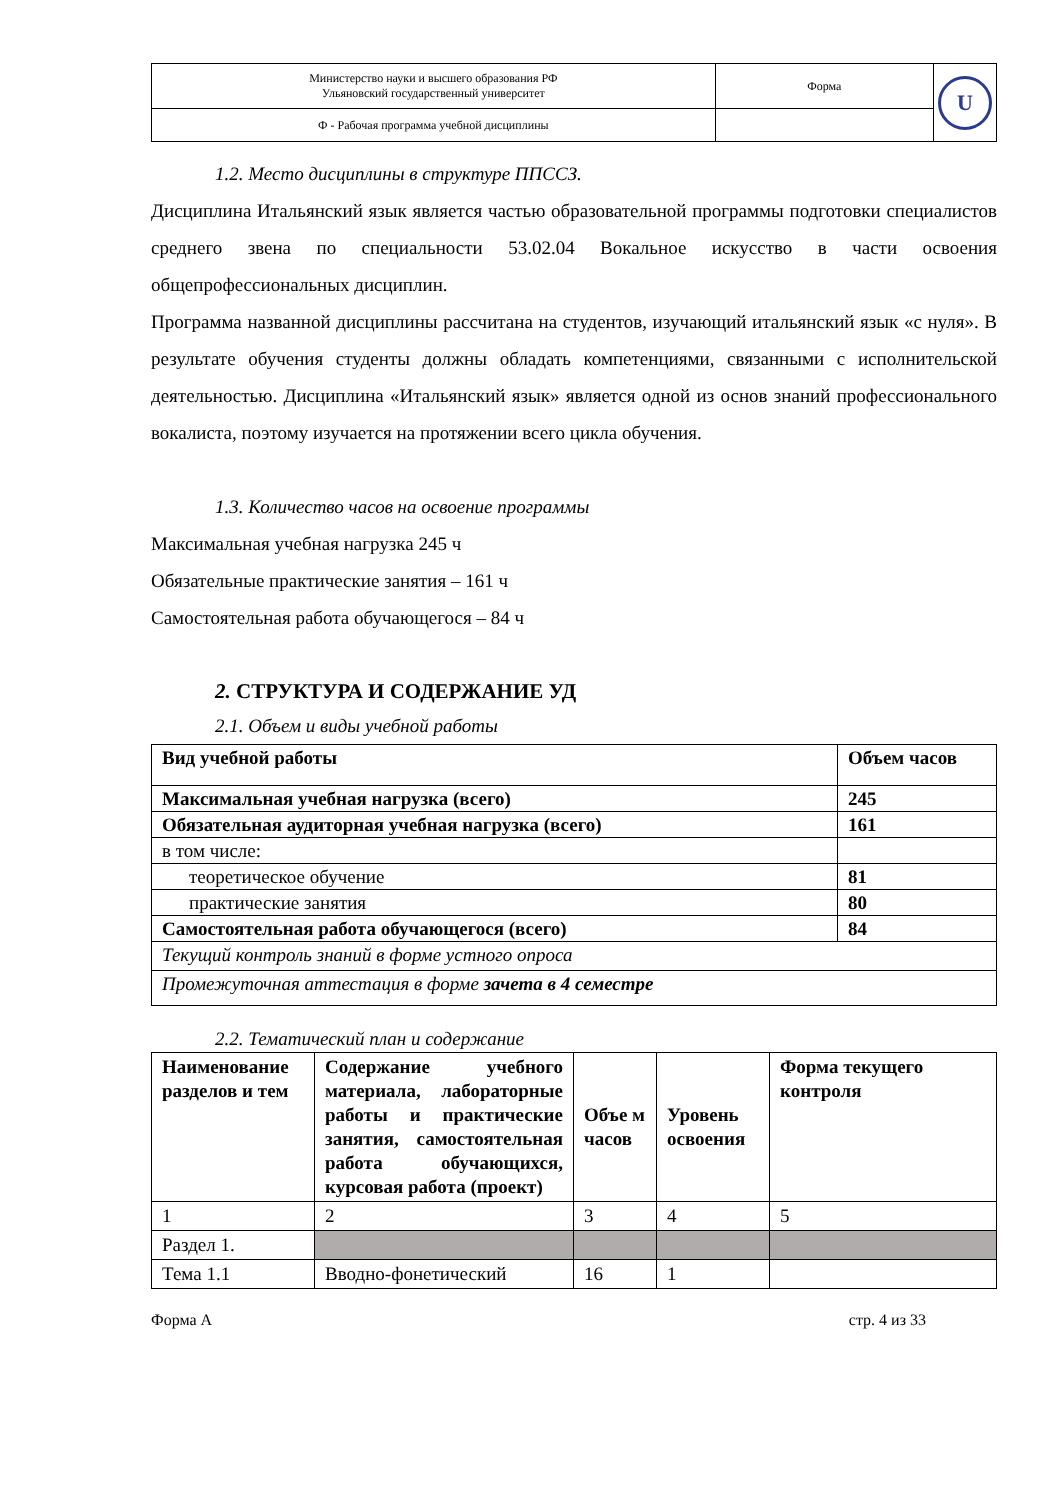| Министерство науки и высшего образования РФ Ульяновский государственный университет | Форма | U |
| Ф - Рабочая программа учебной дисциплины | | |
1.2. Место дисциплины в структуре ППССЗ.
Дисциплина Итальянский язык является частью образовательной программы подготовки специалистов среднего звена по специальности 53.02.04 Вокальное искусство в части освоения общепрофессиональных дисциплин.
Программа названной дисциплины рассчитана на студентов, изучающий итальянский язык «с нуля». В результате обучения студенты должны обладать компетенциями, связанными с исполнительской деятельностью. Дисциплина «Итальянский язык» является одной из основ знаний профессионального вокалиста, поэтому изучается на протяжении всего цикла обучения.
1.3. Количество часов на освоение программы
Максимальная учебная нагрузка 245 ч
Обязательные практические занятия – 161 ч
Самостоятельная работа обучающегося – 84 ч
2. СТРУКТУРА И СОДЕРЖАНИЕ УД
2.1. Объем и виды учебной работы
| Вид учебной работы | Объем часов |
| Максимальная учебная нагрузка (всего) | 245 |
| Обязательная аудиторная учебная нагрузка (всего) | 161 |
| в том числе: | |
| теоретическое обучение | 81 |
| практические занятия | 80 |
| Самостоятельная работа обучающегося (всего) | 84 |
| Текущий контроль знаний в форме устного опроса | |
| Промежуточная аттестация в форме зачета в 4 семестре | |
2.2. Тематический план и содержание
| Наименование разделов и тем | Содержание учебного материала, лабораторные работы и практические занятия, самостоятельная работа обучающихся, курсовая работа (проект) | Объе м часов | Уровень освоения | Форма текущего контроля |
| 1 | 2 | 3 | 4 | 5 |
| Раздел 1. | | | | |
| Тема 1.1 | Вводно-фонетический | 16 | 1 | |
Форма А стр. 4 из 33